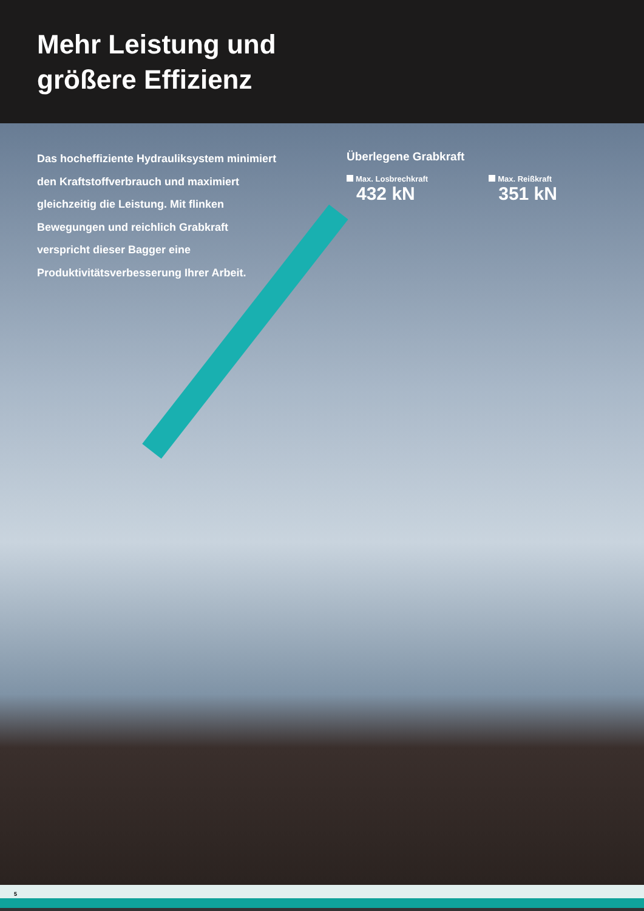Mehr Leistung und
größere Effizienz
Das hocheffiziente Hydrauliksystem minimiert den Kraftstoffverbrauch und maximiert gleichzeitig die Leistung. Mit flinken Bewegungen und reichlich Grabkraft verspricht dieser Bagger eine Produktivitätsverbesserung Ihrer Arbeit.
Überlegene Grabkraft
Max. Losbrechkraft
432 kN
Max. Reißkraft
351 kN
5